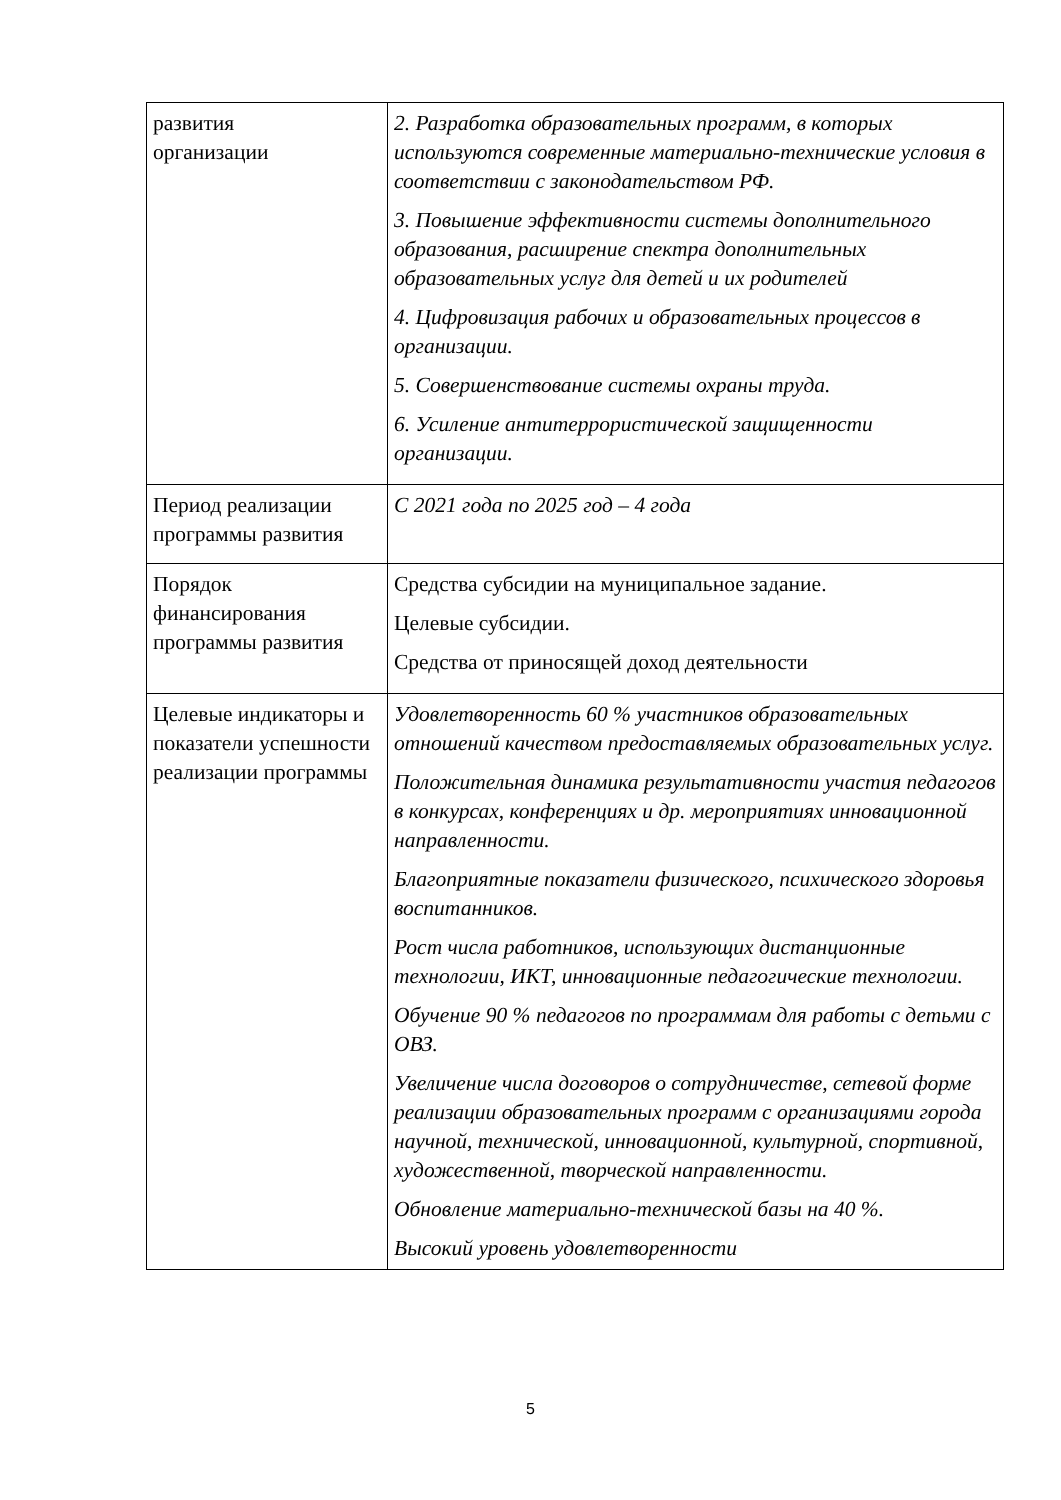| развития организации | 2. Разработка образовательных программ, в которых используются современные материально-технические условия в соответствии с законодательством РФ. 3. Повышение эффективности системы дополнительного образования, расширение спектра дополнительных образовательных услуг для детей и их родителей 4. Цифровизация рабочих и образовательных процессов в организации. 5. Совершенствование системы охраны труда. 6. Усиление антитеррористической защищенности организации. |
| Период реализации программы развития | С 2021 года по 2025 год – 4 года |
| Порядок финансирования программы развития | Средства субсидии на муниципальное задание. Целевые субсидии. Средства от приносящей доход деятельности |
| Целевые индикаторы и показатели успешности реализации программы | Удовлетворенность 60 % участников образовательных отношений качеством предоставляемых образовательных услуг. Положительная динамика результативности участия педагогов в конкурсах, конференциях и др. мероприятиях инновационной направленности. Благоприятные показатели физического, психического здоровья воспитанников. Рост числа работников, использующих дистанционные технологии, ИКТ, инновационные педагогические технологии. Обучение 90 % педагогов по программам для работы с детьми с ОВЗ. Увеличение числа договоров о сотрудничестве, сетевой форме реализации образовательных программ с организациями города научной, технической, инновационной, культурной, спортивной, художественной, творческой направленности. Обновление материально-технической базы на 40 %. Высокий уровень удовлетворенности |
5